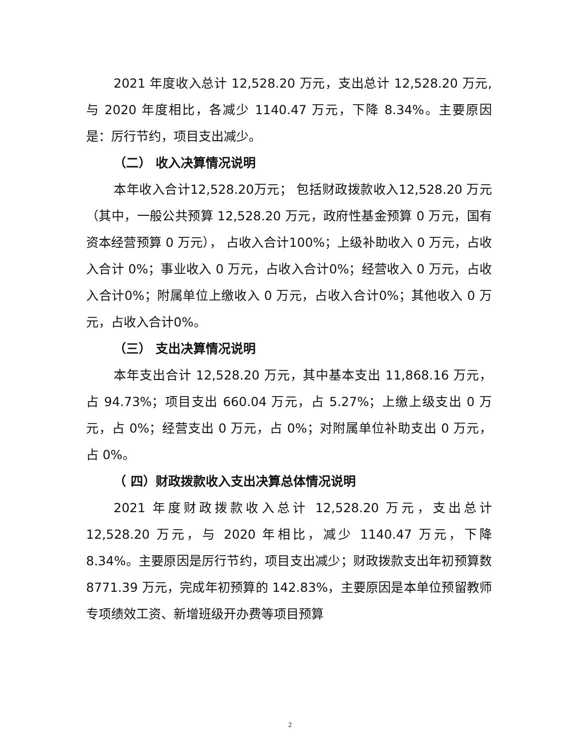2021 年度收入总计 12,528.20 万元，支出总计 12,528.20 万元,与 2020 年度相比，各减少 1140.47 万元，下降 8.34%。主要原因是：厉行节约，项目支出减少。
（二） 收入决算情况说明
本年收入合计12,528.20万元； 包括财政拨款收入12,528.20 万元（其中，一般公共预算 12,528.20 万元，政府性基金预算 0 万元，国有资本经营预算 0 万元）， 占收入合计100%；上级补助收入 0 万元，占收入合计 0%；事业收入 0 万元，占收入合计0%；经营收入 0 万元，占收入合计0%；附属单位上缴收入 0 万元，占收入合计0%；其他收入 0 万元，占收入合计0%。
（三） 支出决算情况说明
本年支出合计 12,528.20 万元，其中基本支出 11,868.16 万元，占 94.73%；项目支出 660.04 万元，占 5.27%；上缴上级支出 0 万元，占 0%；经营支出 0 万元，占 0%；对附属单位补助支出 0 万元， 占 0%。
（ 四）财政拨款收入支出决算总体情况说明
2021 年度财政拨款收入总计 12,528.20 万元，支出总计12,528.20 万元，与 2020 年相比，减少 1140.47 万元，下降8.34%。主要原因是厉行节约，项目支出减少；财政拨款支出年初预算数 8771.39 万元，完成年初预算的 142.83%，主要原因是本单位预留教师专项绩效工资、新增班级开办费等项目预算
2